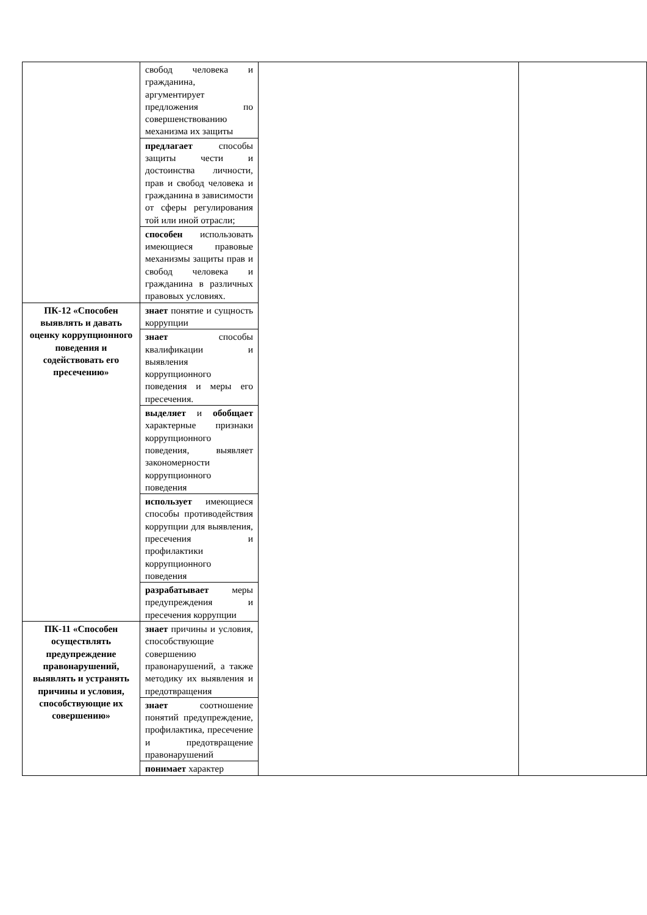| | свобод человека и гражданина, аргументирует предложения по совершенствованию механизма их защиты | | |
| | предлагает способы защиты чести и достоинства личности, прав и свобод человека и гражданина в зависимости от сферы регулирования той или иной отрасли; | | |
| | способен использовать имеющиеся правовые механизмы защиты прав и свобод человека и гражданина в различных правовых условиях. | | |
| ПК-12 «Способен выявлять и давать оценку коррупционного поведения и содействовать его пресечению» | знает понятие и сущность коррупции | | |
| | знает способы квалификации и выявления коррупционного поведения и меры его пресечения. | | |
| | выделяет и обобщает характерные признаки коррупционного поведения, выявляет закономерности коррупционного поведения | | |
| | использует имеющиеся способы противодействия коррупции для выявления, пресечения и профилактики коррупционного поведения | | |
| | разрабатывает меры предупреждения и пресечения коррупции | | |
| ПК-11 «Способен осуществлять предупреждение правонарушений, выявлять и устранять причины и условия, способствующие их совершению» | знает причины и условия, способствующие совершению правонарушений, а также методику их выявления и предотвращения | | |
| | знает соотношение понятий предупреждение, профилактика, пресечение и предотвращение правонарушений | | |
| | понимает характер | | |